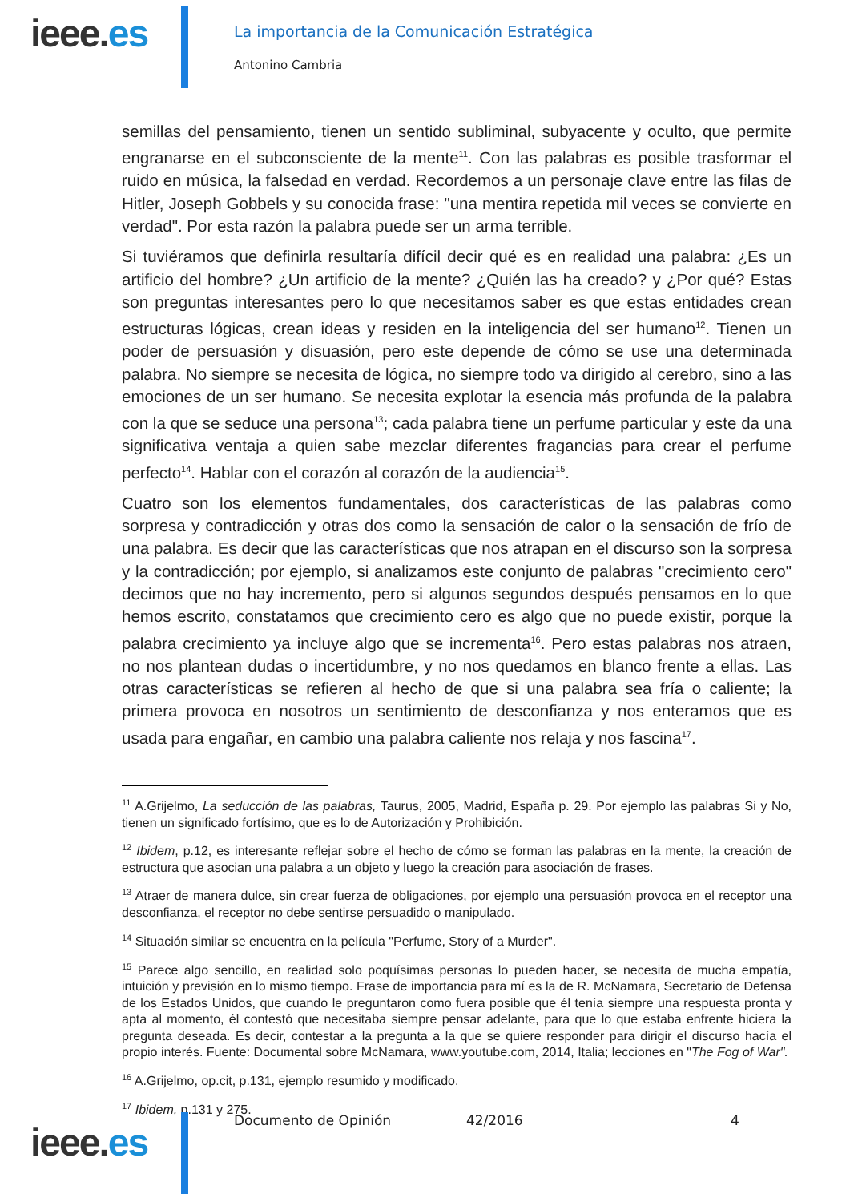ieee.es
La importancia de la Comunicación Estratégica
Antonino Cambria
semillas del pensamiento, tienen un sentido subliminal, subyacente y oculto, que permite engranarse en el subconsciente de la mente<sup>11</sup>. Con las palabras es posible trasformar el ruido en música, la falsedad en verdad. Recordemos a un personaje clave entre las filas de Hitler, Joseph Gobbels y su conocida frase: "una mentira repetida mil veces se convierte en verdad". Por esta razón la palabra puede ser un arma terrible.
Si tuviéramos que definirla resultaría difícil decir qué es en realidad una palabra: ¿Es un artificio del hombre? ¿Un artificio de la mente? ¿Quién las ha creado? y ¿Por qué? Estas son preguntas interesantes pero lo que necesitamos saber es que estas entidades crean estructuras lógicas, crean ideas y residen en la inteligencia del ser humano<sup>12</sup>. Tienen un poder de persuasión y disuasión, pero este depende de cómo se use una determinada palabra. No siempre se necesita de lógica, no siempre todo va dirigido al cerebro, sino a las emociones de un ser humano. Se necesita explotar la esencia más profunda de la palabra con la que se seduce una persona<sup>13</sup>; cada palabra tiene un perfume particular y este da una significativa ventaja a quien sabe mezclar diferentes fragancias para crear el perfume perfecto<sup>14</sup>. Hablar con el corazón al corazón de la audiencia<sup>15</sup>.
Cuatro son los elementos fundamentales, dos características de las palabras como sorpresa y contradicción y otras dos como la sensación de calor o la sensación de frío de una palabra. Es decir que las características que nos atrapan en el discurso son la sorpresa y la contradicción; por ejemplo, si analizamos este conjunto de palabras "crecimiento cero" decimos que no hay incremento, pero si algunos segundos después pensamos en lo que hemos escrito, constatamos que crecimiento cero es algo que no puede existir, porque la palabra crecimiento ya incluye algo que se incrementa<sup>16</sup>. Pero estas palabras nos atraen, no nos plantean dudas o incertidumbre, y no nos quedamos en blanco frente a ellas. Las otras características se refieren al hecho de que si una palabra sea fría o caliente; la primera provoca en nosotros un sentimiento de desconfianza y nos enteramos que es usada para engañar, en cambio una palabra caliente nos relaja y nos fascina<sup>17</sup>.
<sup>11</sup> A.Grijelmo, La seducción de las palabras, Taurus, 2005, Madrid, España p. 29. Por ejemplo las palabras Si y No, tienen un significado fortísimo, que es lo de Autorización y Prohibición.
<sup>12</sup> Ibidem, p.12, es interesante reflejar sobre el hecho de cómo se forman las palabras en la mente, la creación de estructura que asocian una palabra a un objeto y luego la creación para asociación de frases.
<sup>13</sup> Atraer de manera dulce, sin crear fuerza de obligaciones, por ejemplo una persuasión provoca en el receptor una desconfianza, el receptor no debe sentirse persuadido o manipulado.
<sup>14</sup> Situación similar se encuentra en la película "Perfume, Story of a Murder".
<sup>15</sup> Parece algo sencillo, en realidad solo poquísimas personas lo pueden hacer, se necesita de mucha empatía, intuición y previsión en lo mismo tiempo. Frase de importancia para mí es la de R. McNamara, Secretario de Defensa de los Estados Unidos, que cuando le preguntaron como fuera posible que él tenía siempre una respuesta pronta y apta al momento, él contestó que necesitaba siempre pensar adelante, para que lo que estaba enfrente hiciera la pregunta deseada. Es decir, contestar a la pregunta a la que se quiere responder para dirigir el discurso hacía el propio interés. Fuente: Documental sobre McNamara, www.youtube.com, 2014, Italia; lecciones en "The Fog of War".
<sup>16</sup> A.Grijelmo, op.cit, p.131, ejemplo resumido y modificado.
<sup>17</sup> Ibidem, p.131 y 275.
Documento de Opinión 42/2016 4
ieee.es